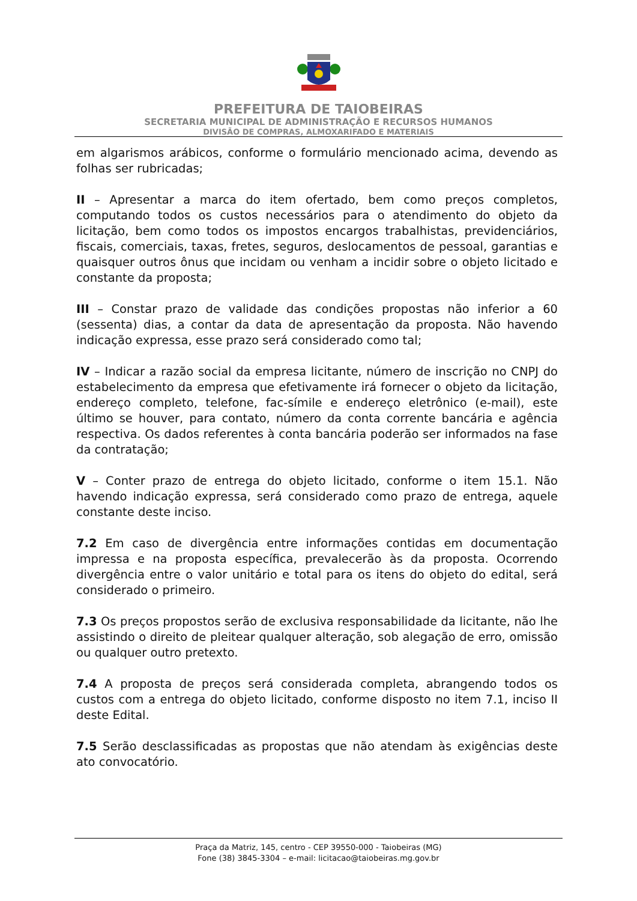PREFEITURA DE TAIOBEIRAS
SECRETARIA MUNICIPAL DE ADMINISTRAÇÃO E RECURSOS HUMANOS
DIVISÃO DE COMPRAS, ALMOXARIFADO E MATERIAIS
em algarismos arábicos, conforme o formulário mencionado acima, devendo as folhas ser rubricadas;
II – Apresentar a marca do item ofertado, bem como preços completos, computando todos os custos necessários para o atendimento do objeto da licitação, bem como todos os impostos encargos trabalhistas, previdenciários, fiscais, comerciais, taxas, fretes, seguros, deslocamentos de pessoal, garantias e quaisquer outros ônus que incidam ou venham a incidir sobre o objeto licitado e constante da proposta;
III – Constar prazo de validade das condições propostas não inferior a 60 (sessenta) dias, a contar da data de apresentação da proposta. Não havendo indicação expressa, esse prazo será considerado como tal;
IV – Indicar a razão social da empresa licitante, número de inscrição no CNPJ do estabelecimento da empresa que efetivamente irá fornecer o objeto da licitação, endereço completo, telefone, fac-símile e endereço eletrônico (e-mail), este último se houver, para contato, número da conta corrente bancária e agência respectiva. Os dados referentes à conta bancária poderão ser informados na fase da contratação;
V – Conter prazo de entrega do objeto licitado, conforme o item 15.1. Não havendo indicação expressa, será considerado como prazo de entrega, aquele constante deste inciso.
7.2 Em caso de divergência entre informações contidas em documentação impressa e na proposta específica, prevalecerão às da proposta. Ocorrendo divergência entre o valor unitário e total para os itens do objeto do edital, será considerado o primeiro.
7.3 Os preços propostos serão de exclusiva responsabilidade da licitante, não lhe assistindo o direito de pleitear qualquer alteração, sob alegação de erro, omissão ou qualquer outro pretexto.
7.4 A proposta de preços será considerada completa, abrangendo todos os custos com a entrega do objeto licitado, conforme disposto no item 7.1, inciso II deste Edital.
7.5 Serão desclassificadas as propostas que não atendam às exigências deste ato convocatório.
Praça da Matriz, 145, centro - CEP 39550-000 - Taiobeiras (MG)
Fone (38) 3845-3304 – e-mail: licitacao@taiobeiras.mg.gov.br